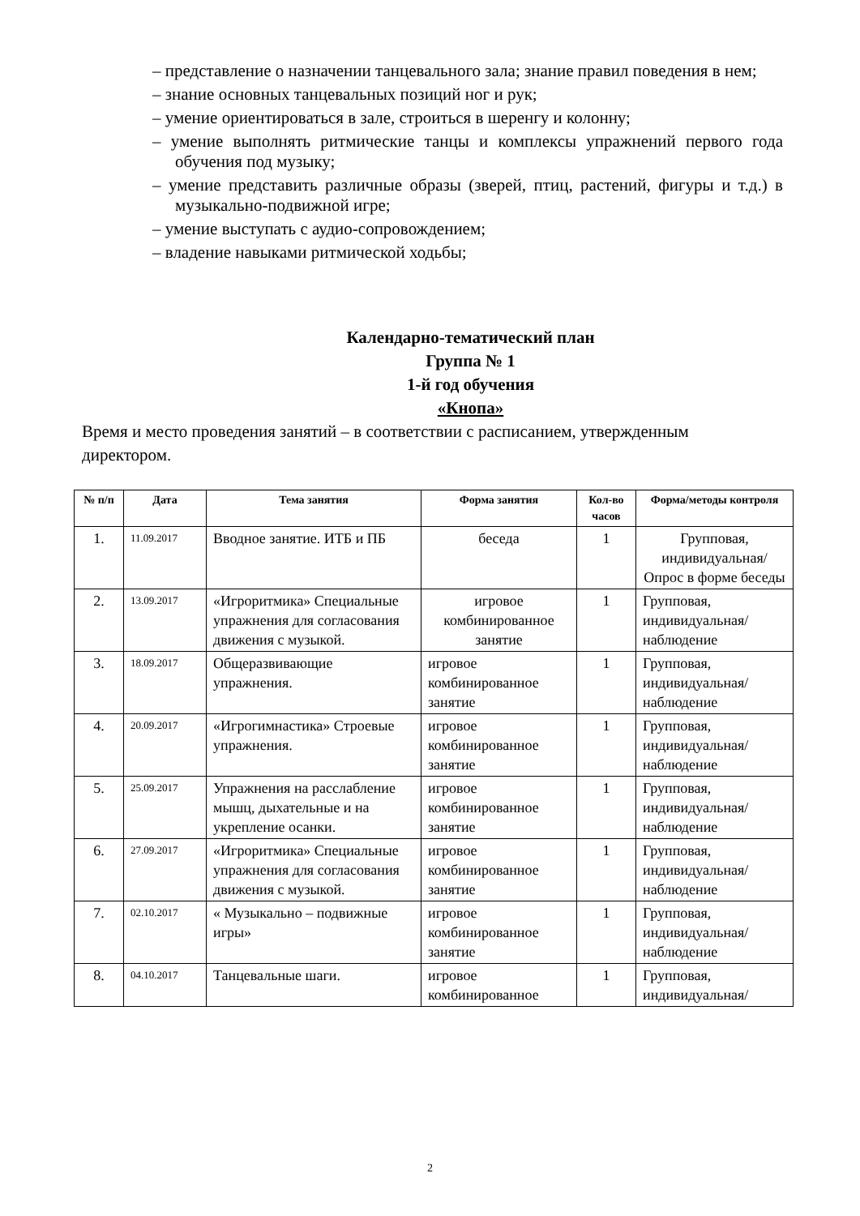– представление о назначении танцевального зала; знание правил поведения в нем;
– знание основных танцевальных позиций ног и рук;
– умение ориентироваться в зале, строиться в шеренгу и колонну;
– умение выполнять ритмические танцы и комплексы упражнений первого года обучения под музыку;
– умение представить различные образы (зверей, птиц, растений, фигуры и т.д.) в музыкально-подвижной игре;
– умение выступать с аудио-сопровождением;
– владение навыками ритмической ходьбы;
Календарно-тематический план
Группа № 1
1-й год обучения
«Кнопа»
Время и место проведения занятий – в соответствии с расписанием, утвержденным директором.
| № п/п | Дата | Тема занятия | Форма занятия | Кол-во часов | Форма/методы контроля |
| --- | --- | --- | --- | --- | --- |
| 1. | 11.09.2017 | Вводное занятие. ИТБ и ПБ | беседа | 1 | Групповая, индивидуальная/ Опрос в форме беседы |
| 2. | 13.09.2017 | «Игроритмика» Специальные упражнения для согласования движения с музыкой. | игровое комбинированное занятие | 1 | Групповая, индивидуальная/ наблюдение |
| 3. | 18.09.2017 | Общеразвивающие упражнения. | игровое комбинированное занятие | 1 | Групповая, индивидуальная/ наблюдение |
| 4. | 20.09.2017 | «Игрогимнастика» Строевые упражнения. | игровое комбинированное занятие | 1 | Групповая, индивидуальная/ наблюдение |
| 5. | 25.09.2017 | Упражнения на расслабление мышц, дыхательные и на укрепление осанки. | игровое комбинированное занятие | 1 | Групповая, индивидуальная/ наблюдение |
| 6. | 27.09.2017 | «Игроритмика» Специальные упражнения для согласования движения с музыкой. | игровое комбинированное занятие | 1 | Групповая, индивидуальная/ наблюдение |
| 7. | 02.10.2017 | « Музыкально – подвижные игры» | игровое комбинированное занятие | 1 | Групповая, индивидуальная/ наблюдение |
| 8. | 04.10.2017 | Танцевальные шаги. | игровое комбинированное | 1 | Групповая, индивидуальная/ |
2